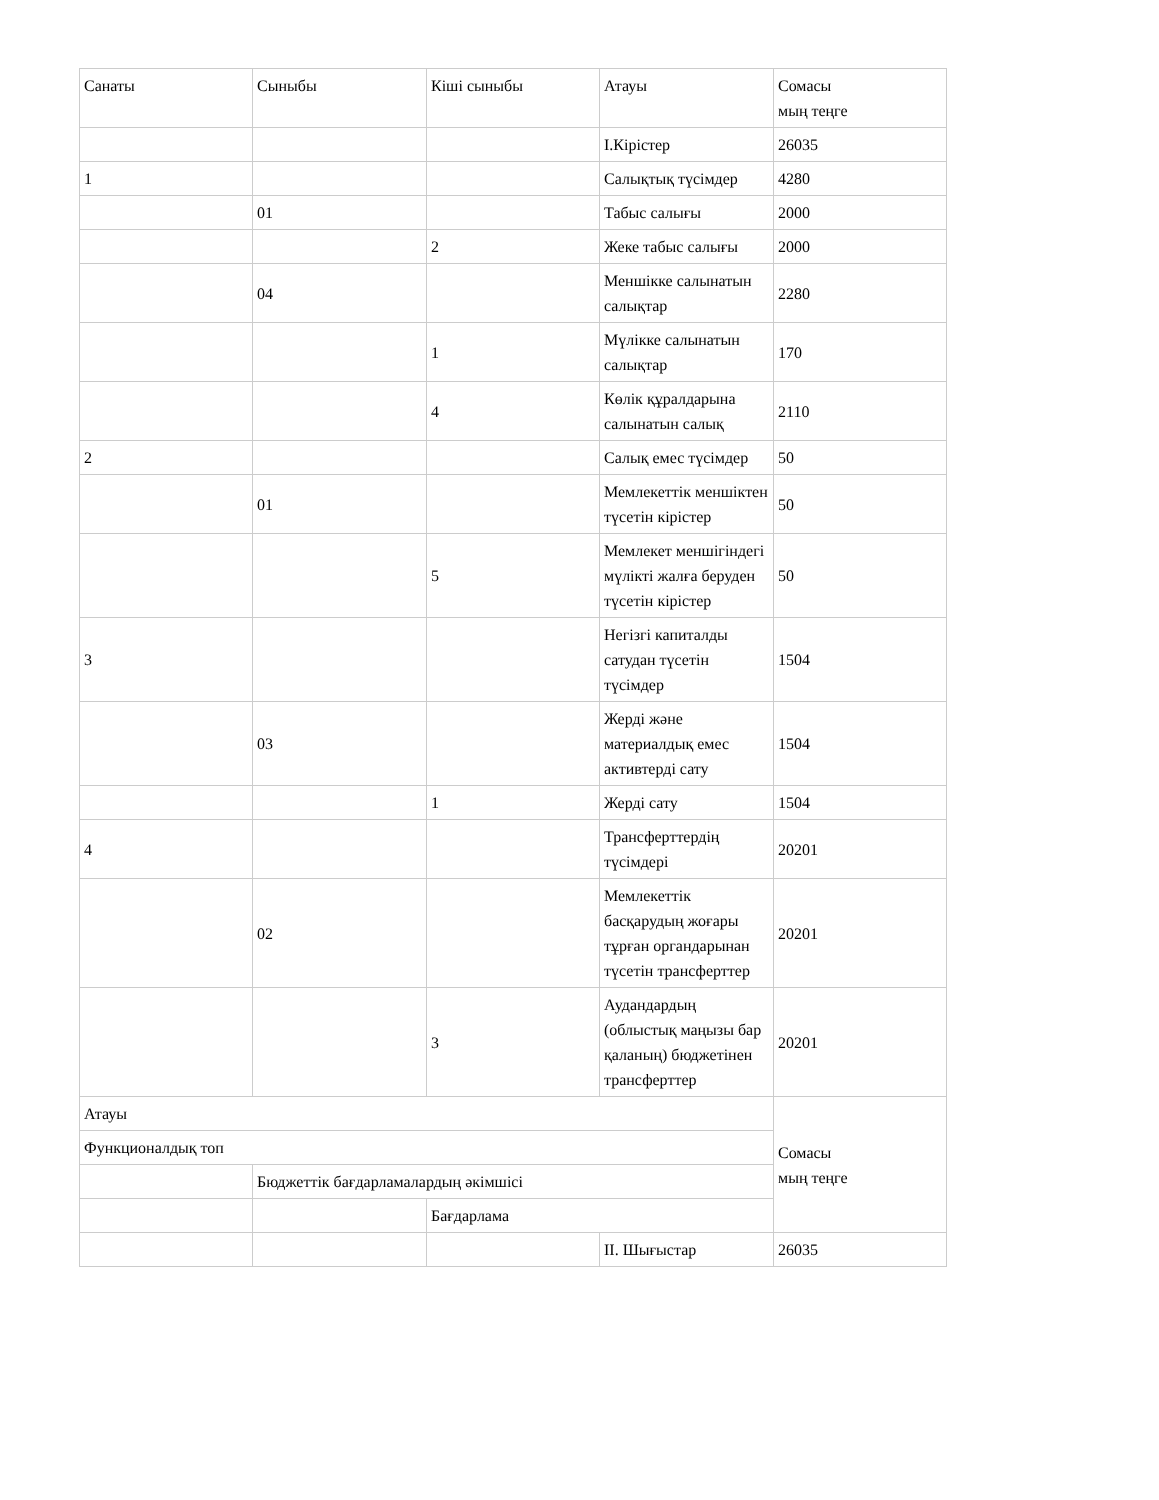| Санаты | Сыныбы | Кіші сыныбы | Атауы | Сомасы мың теңге |
| | | | І.Кірістер | 26035 |
| 1 | | | Салықтық түсімдер | 4280 |
| | 01 | | Табыс салығы | 2000 |
| | | 2 | Жеке табыс салығы | 2000 |
| | 04 | | Меншікке салынатын салықтар | 2280 |
| | | 1 | Мүлікке салынатын салықтар | 170 |
| | | 4 | Көлік құралдарына салынатын салық | 2110 |
| 2 | | | Салық емес түсімдер | 50 |
| | 01 | | Мемлекеттік меншіктен түсетін кірістер | 50 |
| | | 5 | Мемлекет меншігіндегі мүлікті жалға беруден түсетін кірістер | 50 |
| 3 | | | Негізгі капиталды сатудан түсетін түсімдер | 1504 |
| | 03 | | Жерді және материалдық емес активтерді сату | 1504 |
| | | 1 | Жерді сату | 1504 |
| 4 | | | Трансферттердің түсімдері | 20201 |
| | 02 | | Мемлекеттік басқарудың жоғары тұрған органдарынан түсетін трансферттер | 20201 |
| | | 3 | Аудандардың (облыстық маңызы бар қаланың) бюджетінен трансферттер | 20201 |
| Атауы | | | | Сомасы мың теңге |
| Функционалдық топ | | | | |
| | Бюджеттік бағдарламалардың әкімшісі | | | |
| | | Бағдарлама | | |
| | | | ІІ. Шығыстар | 26035 |